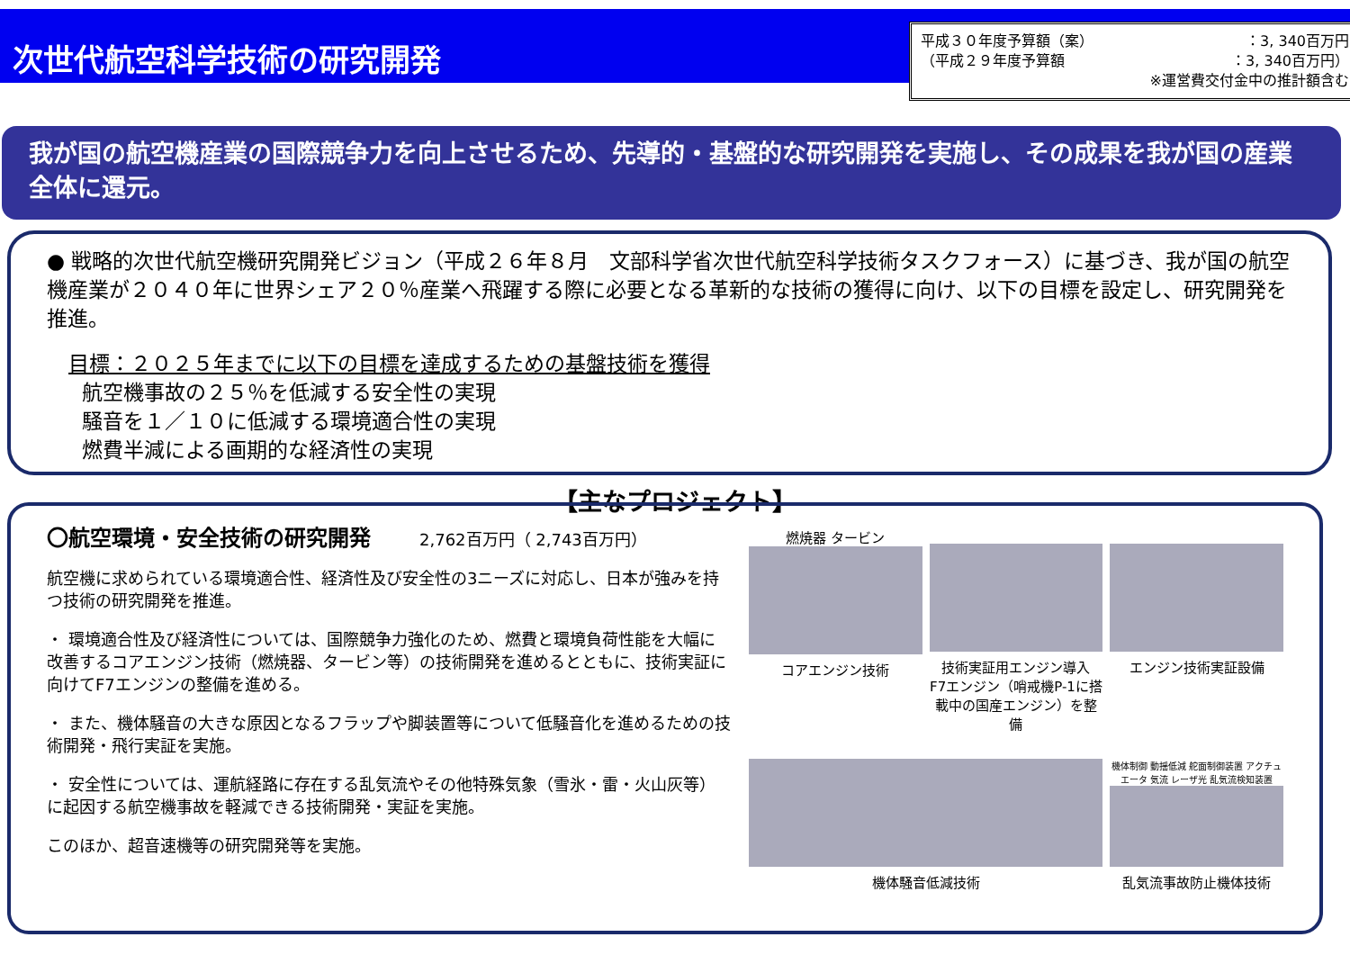次世代航空科学技術の研究開発
平成３０年度予算額（案） ：3, 340百万円
（平成２９年度予算額 ：3, 340百万円）
※運営費交付金中の推計額含む
我が国の航空機産業の国際競争力を向上させるため、先導的・基盤的な研究開発を実施し、その成果を我が国の産業全体に還元。
● 戦略的次世代航空機研究開発ビジョン（平成２６年８月　文部科学省次世代航空科学技術タスクフォース）に基づき、我が国の航空機産業が２０４０年に世界シェア２０％産業へ飛躍する際に必要となる革新的な技術の獲得に向け、以下の目標を設定し、研究開発を推進。
目標：２０２５年までに以下の目標を達成するための基盤技術を獲得
航空機事故の２５％を低減する安全性の実現
騒音を１／１０に低減する環境適合性の実現
燃費半減による画期的な経済性の実現
【主なプロジェクト】
〇航空環境・安全技術の研究開発　　　2,762百万円（ 2,743百万円）
航空機に求められている環境適合性、経済性及び安全性の3ニーズに対応し、日本が強みを持つ技術の研究開発を推進。
・ 環境適合性及び経済性については、国際競争力強化のため、燃費と環境負荷性能を大幅に改善するコアエンジン技術（燃焼器、タービン等）の技術開発を進めるとともに、技術実証に向けてF7エンジンの整備を進める。
・ また、機体騒音の大きな原因となるフラップや脚装置等について低騒音化を進めるための技術開発・飛行実証を実施。
・ 安全性については、運航経路に存在する乱気流やその他特殊気象（雪氷・雷・火山灰等）に起因する航空機事故を軽減できる技術開発・実証を実施。
このほか、超音速機等の研究開発等を実施。
燃焼器 タービン
コアエンジン技術
技術実証用エンジン導入
F7エンジン（哨戒機P-1に搭載中の国産エンジン）を整備
エンジン技術実証設備
機体騒音低減技術
機体制御 動揺低減 舵面制御装置 アクチュエータ 気流 レーザ光 乱気流検知装置
乱気流事故防止機体技術